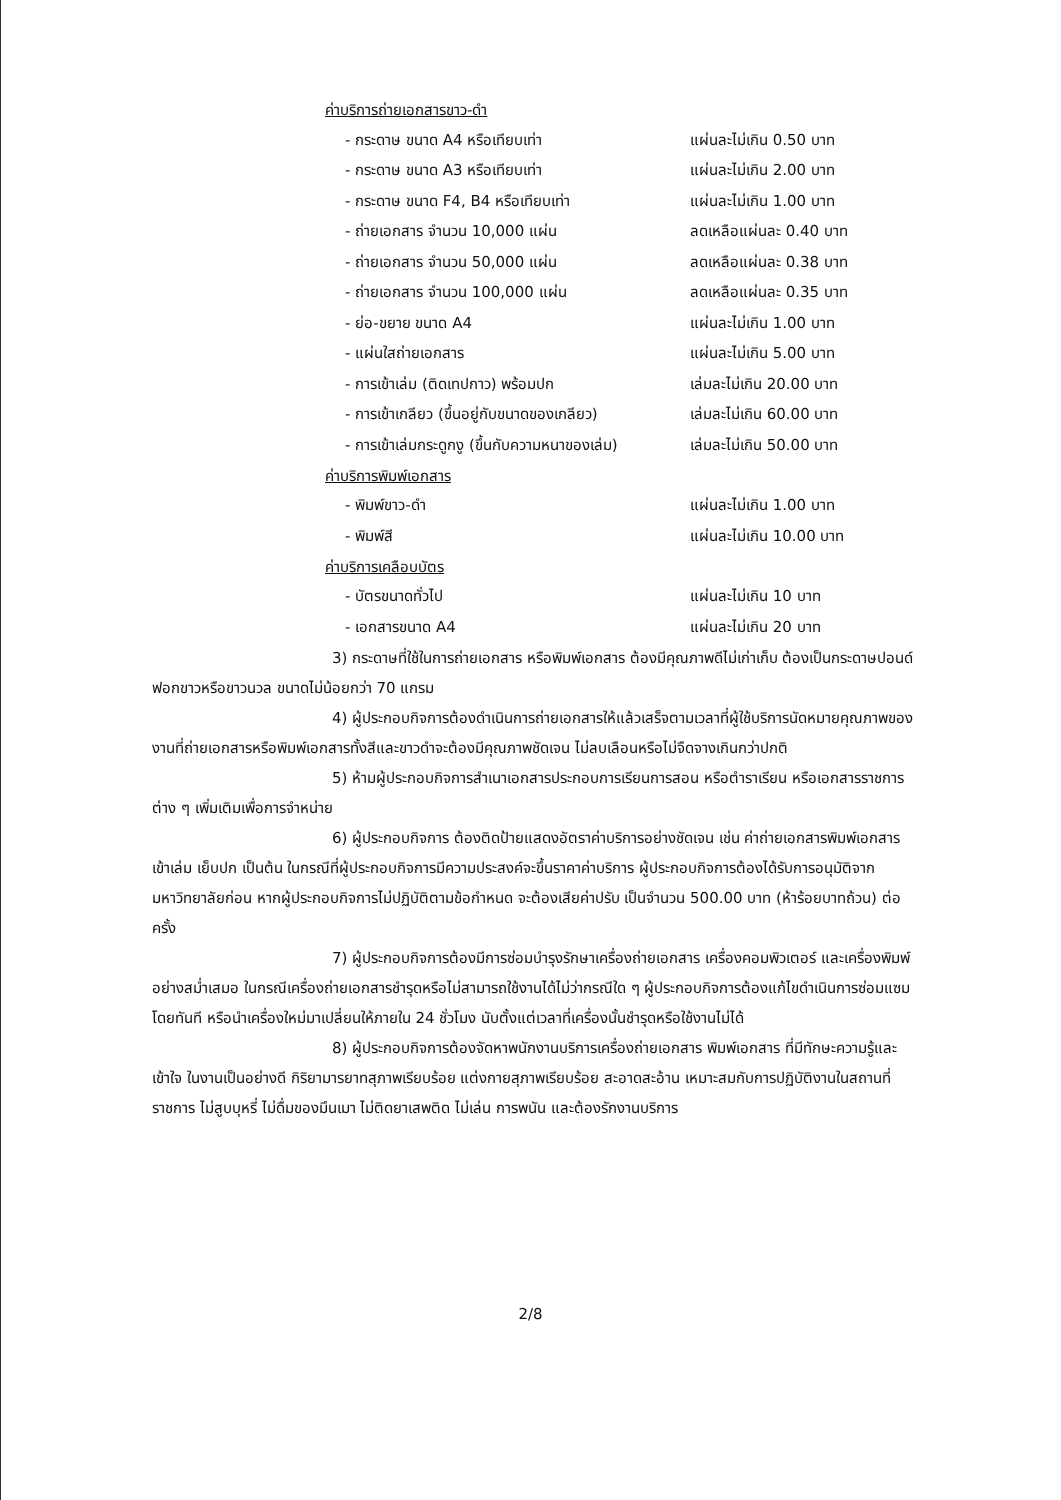ค่าบริการถ่ายเอกสารขาว-ดำ
| - กระดาษ ขนาด A4 หรือเทียบเท่า | แผ่นละไม่เกิน 0.50 บาท |
| - กระดาษ ขนาด A3 หรือเทียบเท่า | แผ่นละไม่เกิน 2.00 บาท |
| - กระดาษ ขนาด F4, B4 หรือเทียบเท่า | แผ่นละไม่เกิน 1.00 บาท |
| - ถ่ายเอกสาร จำนวน 10,000 แผ่น | ลดเหลือแผ่นละ 0.40 บาท |
| - ถ่ายเอกสาร จำนวน 50,000 แผ่น | ลดเหลือแผ่นละ 0.38 บาท |
| - ถ่ายเอกสาร จำนวน 100,000 แผ่น | ลดเหลือแผ่นละ 0.35 บาท |
| - ย่อ-ขยาย ขนาด A4 | แผ่นละไม่เกิน 1.00 บาท |
| - แผ่นใสถ่ายเอกสาร | แผ่นละไม่เกิน 5.00 บาท |
| - การเข้าเล่ม (ติดเทปกาว) พร้อมปก | เล่มละไม่เกิน 20.00 บาท |
| - การเข้าเกลียว (ขึ้นอยู่กับขนาดของเกลียว) | เล่มละไม่เกิน 60.00 บาท |
| - การเข้าเล่มกระดูกงู (ขึ้นกับความหนาของเล่ม) | เล่มละไม่เกิน 50.00 บาท |
ค่าบริการพิมพ์เอกสาร
| - พิมพ์ขาว-ดำ | แผ่นละไม่เกิน 1.00 บาท |
| - พิมพ์สี | แผ่นละไม่เกิน 10.00 บาท |
ค่าบริการเคลือบบัตร
| - บัตรขนาดทั่วไป | แผ่นละไม่เกิน 10 บาท |
| - เอกสารขนาด A4 | แผ่นละไม่เกิน 20 บาท |
3) กระดาษที่ใช้ในการถ่ายเอกสาร หรือพิมพ์เอกสาร ต้องมีคุณภาพดีไม่เก่าเก็บ ต้องเป็นกระดาษปอนด์ฟอกขาวหรือขาวนวล ขนาดไม่น้อยกว่า 70 แกรม
4) ผู้ประกอบกิจการต้องดำเนินการถ่ายเอกสารให้แล้วเสร็จตามเวลาที่ผู้ใช้บริการนัดหมายคุณภาพของงานที่ถ่ายเอกสารหรือพิมพ์เอกสารทั้งสีและขาวดำจะต้องมีคุณภาพชัดเจน ไม่ลบเลือนหรือไม่จืดจางเกินกว่าปกติ
5) ห้ามผู้ประกอบกิจการสำเนาเอกสารประกอบการเรียนการสอน หรือตำราเรียน หรือเอกสารราชการต่าง ๆ เพิ่มเติมเพื่อการจำหน่าย
6) ผู้ประกอบกิจการ ต้องติดป้ายแสดงอัตราค่าบริการอย่างชัดเจน เช่น ค่าถ่ายเอกสารพิมพ์เอกสาร เข้าเล่ม เย็บปก เป็นต้น ในกรณีที่ผู้ประกอบกิจการมีความประสงค์จะขึ้นราคาค่าบริการ ผู้ประกอบกิจการต้องได้รับการอนุมัติจากมหาวิทยาลัยก่อน หากผู้ประกอบกิจการไม่ปฏิบัติตามข้อกำหนด จะต้องเสียค่าปรับ เป็นจำนวน 500.00 บาท (ห้าร้อยบาทถ้วน) ต่อครั้ง
7) ผู้ประกอบกิจการต้องมีการซ่อมบำรุงรักษาเครื่องถ่ายเอกสาร เครื่องคอมพิวเตอร์ และเครื่องพิมพ์อย่างสม่ำเสมอ ในกรณีเครื่องถ่ายเอกสารชำรุดหรือไม่สามารถใช้งานได้ไม่ว่ากรณีใด ๆ ผู้ประกอบกิจการต้องแก้ไขดำเนินการซ่อมแซมโดยทันที หรือนำเครื่องใหม่มาเปลี่ยนให้ภายใน 24 ชั่วโมง นับตั้งแต่เวลาที่เครื่องนั้นชำรุดหรือใช้งานไม่ได้
8) ผู้ประกอบกิจการต้องจัดหาพนักงานบริการเครื่องถ่ายเอกสาร พิมพ์เอกสาร ที่มีทักษะความรู้และเข้าใจ ในงานเป็นอย่างดี กิริยามารยาทสุภาพเรียบร้อย แต่งกายสุภาพเรียบร้อย สะอาดสะอ้าน เหมาะสมกับการปฏิบัติงานในสถานที่ราชการ ไม่สูบบุหรี่ ไม่ดื่มของมึนเมา ไม่ติดยาเสพติด ไม่เล่น การพนัน และต้องรักงานบริการ
2/8